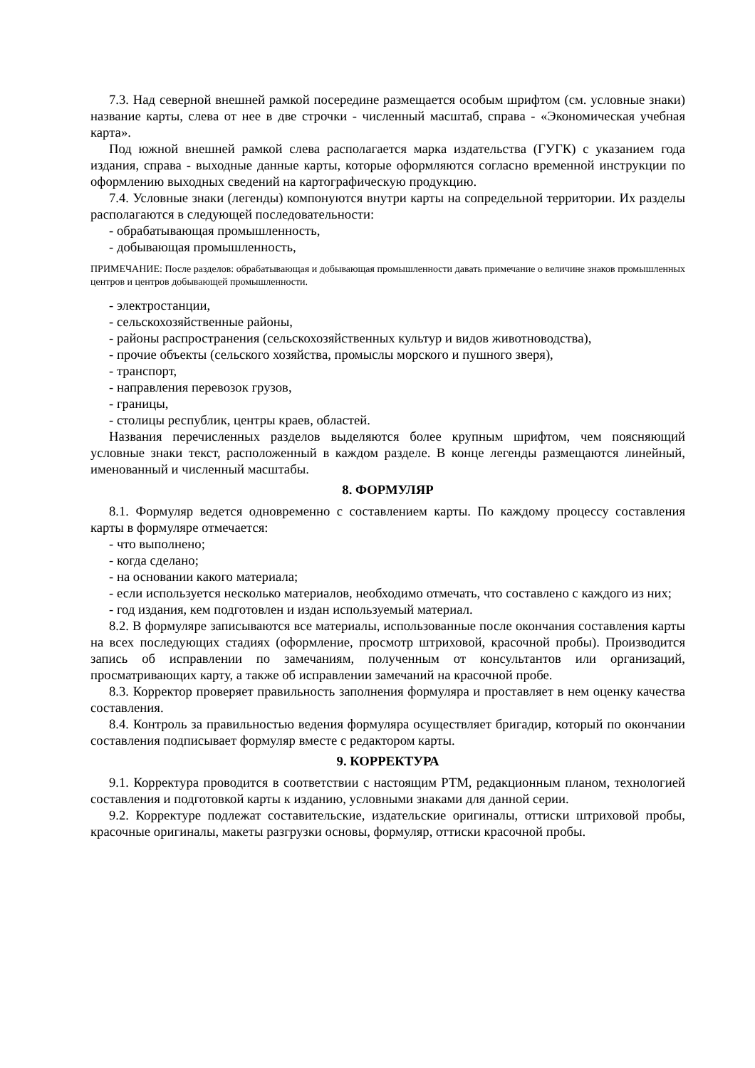7.3. Над северной внешней рамкой посередине размещается особым шрифтом (см. условные знаки) название карты, слева от нее в две строчки - численный масштаб, справа - «Экономическая учебная карта».
Под южной внешней рамкой слева располагается марка издательства (ГУГК) с указанием года издания, справа - выходные данные карты, которые оформляются согласно временной инструкции по оформлению выходных сведений на картографическую продукцию.
7.4. Условные знаки (легенды) компонуются внутри карты на сопредельной территории. Их разделы располагаются в следующей последовательности:
- обрабатывающая промышленность,
- добывающая промышленность,
ПРИМЕЧАНИЕ: После разделов: обрабатывающая и добывающая промышленности давать примечание о величине знаков промышленных центров и центров добывающей промышленности.
- электростанции,
- сельскохозяйственные районы,
- районы распространения (сельскохозяйственных культур и видов животноводства),
- прочие объекты (сельского хозяйства, промыслы морского и пушного зверя),
- транспорт,
- направления перевозок грузов,
- границы,
- столицы республик, центры краев, областей.
Названия перечисленных разделов выделяются более крупным шрифтом, чем поясняющий условные знаки текст, расположенный в каждом разделе. В конце легенды размещаются линейный, именованный и численный масштабы.
8. ФОРМУЛЯР
8.1. Формуляр ведется одновременно с составлением карты. По каждому процессу составления карты в формуляре отмечается:
- что выполнено;
- когда сделано;
- на основании какого материала;
- если используется несколько материалов, необходимо отмечать, что составлено с каждого из них;
- год издания, кем подготовлен и издан используемый материал.
8.2. В формуляре записываются все материалы, использованные после окончания составления карты на всех последующих стадиях (оформление, просмотр штриховой, красочной пробы). Производится запись об исправлении по замечаниям, полученным от консультантов или организаций, просматривающих карту, а также об исправлении замечаний на красочной пробе.
8.3. Корректор проверяет правильность заполнения формуляра и проставляет в нем оценку качества составления.
8.4. Контроль за правильностью ведения формуляра осуществляет бригадир, который по окончании составления подписывает формуляр вместе с редактором карты.
9. КОРРЕКТУРА
9.1. Корректура проводится в соответствии с настоящим РТМ, редакционным планом, технологией составления и подготовкой карты к изданию, условными знаками для данной серии.
9.2. Корректуре подлежат составительские, издательские оригиналы, оттиски штриховой пробы, красочные оригиналы, макеты разгрузки основы, формуляр, оттиски красочной пробы.